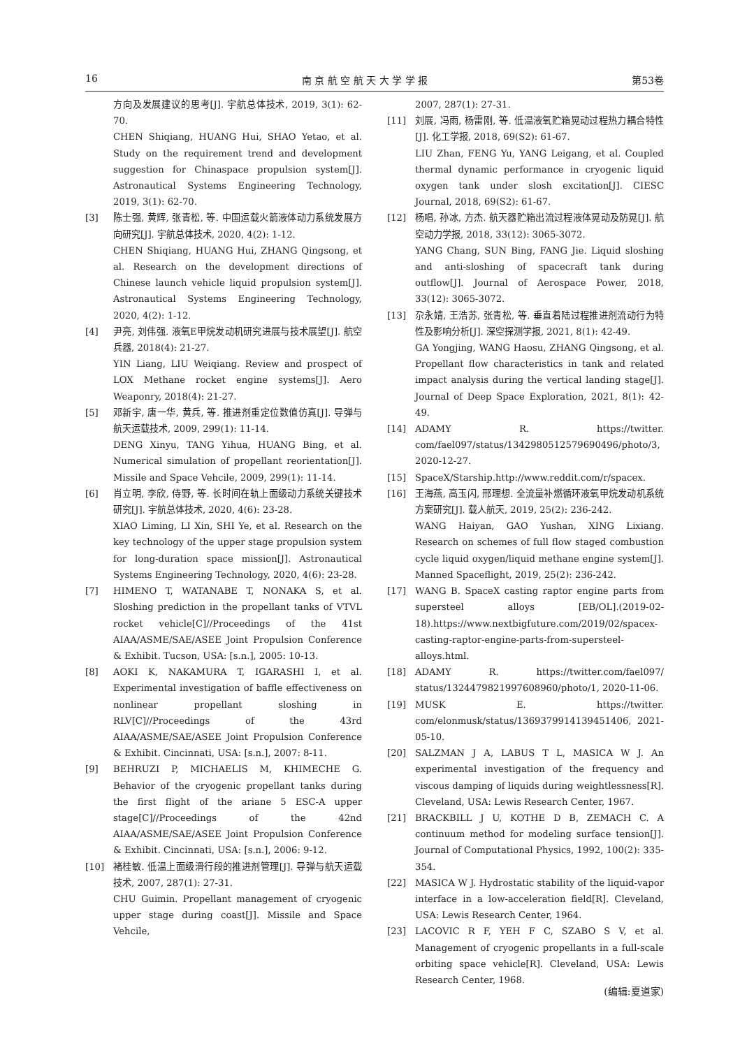16 南 京 航 空 航 天 大 学 学 报 第53卷
方向及发展建议的思考[J]. 宇航总体技术, 2019, 3(1): 62-70.
CHEN Shiqiang, HUANG Hui, SHAO Yetao, et al. Study on the requirement trend and development suggestion for Chinaspace propulsion system[J]. Astronautical Systems Engineering Technology, 2019, 3(1): 62-70.
[3] 陈士强, 黄辉, 张青松, 等. 中国运载火箭液体动力系统发展方向研究[J]. 宇航总体技术, 2020, 4(2): 1-12.
CHEN Shiqiang, HUANG Hui, ZHANG Qingsong, et al. Research on the development directions of Chinese launch vehicle liquid propulsion system[J]. Astronautical Systems Engineering Technology, 2020, 4(2): 1-12.
[4] 尹亮, 刘伟强. 液氧E甲烷发动机研究进展与技术展望[J]. 航空兵器, 2018(4): 21-27.
YIN Liang, LIU Weiqiang. Review and prospect of LOX Methane rocket engine systems[J]. Aero Weaponry, 2018(4): 21-27.
[5] 邓新宇, 唐一华, 黄兵, 等. 推进剂重定位数值仿真[J]. 导弹与航天运载技术, 2009, 299(1): 11-14.
DENG Xinyu, TANG Yihua, HUANG Bing, et al. Numerical simulation of propellant reorientation[J]. Missile and Space Vehcile, 2009, 299(1): 11-14.
[6] 肖立明, 李欣, 侍野, 等. 长时间在轨上面级动力系统关键技术研究[J]. 宇航总体技术, 2020, 4(6): 23-28.
XIAO Liming, LI Xin, SHI Ye, et al. Research on the key technology of the upper stage propulsion system for long-duration space mission[J]. Astronautical Systems Engineering Technology, 2020, 4(6): 23-28.
[7] HIMENO T, WATANABE T, NONAKA S, et al. Sloshing prediction in the propellant tanks of VTVL rocket vehicle[C]//Proceedings of the 41st AIAA/ASME/SAE/ASEE Joint Propulsion Conference & Exhibit. Tucson, USA: [s.n.], 2005: 10-13.
[8] AOKI K, NAKAMURA T, IGARASHI I, et al. Experimental investigation of baffle effectiveness on nonlinear propellant sloshing in RLV[C]//Proceedings of the 43rd AIAA/ASME/SAE/ASEE Joint Propulsion Conference & Exhibit. Cincinnati, USA: [s.n.], 2007: 8-11.
[9] BEHRUZI P, MICHAELIS M, KHIMECHE G. Behavior of the cryogenic propellant tanks during the first flight of the ariane 5 ESC-A upper stage[C]//Proceedings of the 42nd AIAA/ASME/SAE/ASEE Joint Propulsion Conference & Exhibit. Cincinnati, USA: [s.n.], 2006: 9-12.
[10] 褚桂敏. 低温上面级滑行段的推进剂管理[J]. 导弹与航天运载技术, 2007, 287(1): 27-31.
CHU Guimin. Propellant management of cryogenic upper stage during coast[J]. Missile and Space Vehcile,
2007, 287(1): 27-31.
[11] 刘展, 冯雨, 杨雷刚, 等. 低温液氧贮箱晃动过程热力耦合特性[J]. 化工学报, 2018, 69(S2): 61-67.
LIU Zhan, FENG Yu, YANG Leigang, et al. Coupled thermal dynamic performance in cryogenic liquid oxygen tank under slosh excitation[J]. CIESC Journal, 2018, 69(S2): 61-67.
[12] 杨唱, 孙冰, 方杰. 航天器贮箱出流过程液体晃动及防晃[J]. 航空动力学报, 2018, 33(12): 3065-3072.
YANG Chang, SUN Bing, FANG Jie. Liquid sloshing and anti-sloshing of spacecraft tank during outflow[J]. Journal of Aerospace Power, 2018, 33(12): 3065-3072.
[13] 尕永婧, 王浩苏, 张青松, 等. 垂直着陆过程推进剂流动行为特性及影响分析[J]. 深空探测学报, 2021, 8(1): 42-49.
GA Yongjing, WANG Haosu, ZHANG Qingsong, et al. Propellant flow characteristics in tank and related impact analysis during the vertical landing stage[J]. Journal of Deep Space Exploration, 2021, 8(1): 42-49.
[14] ADAMY R. https://twitter. com/fael097/status/1342980512579690496/photo/3, 2020-12-27.
[15] SpaceX/Starship.http://www.reddit.com/r/spacex.
[16] 王海燕, 高玉闪, 邢理想. 全流量补燃循环液氧甲烷发动机系统方案研究[J]. 载人航天, 2019, 25(2): 236-242.
WANG Haiyan, GAO Yushan, XING Lixiang. Research on schemes of full flow staged combustion cycle liquid oxygen/liquid methane engine system[J]. Manned Spaceflight, 2019, 25(2): 236-242.
[17] WANG B. SpaceX casting raptor engine parts from supersteel alloys [EB/OL].(2019-02-18).https://www.nextbigfuture.com/2019/02/spacex-casting-raptor-engine-parts-from-supersteel-alloys.html.
[18] ADAMY R. https://twitter.com/fael097/ status/1324479821997608960/photo/1, 2020-11-06.
[19] MUSK E. https://twitter. com/elonmusk/status/1369379914139451406, 2021-05-10.
[20] SALZMAN J A, LABUS T L, MASICA W J. An experimental investigation of the frequency and viscous damping of liquids during weightlessness[R]. Cleveland, USA: Lewis Research Center, 1967.
[21] BRACKBILL J U, KOTHE D B, ZEMACH C. A continuum method for modeling surface tension[J]. Journal of Computational Physics, 1992, 100(2): 335-354.
[22] MASICA W J. Hydrostatic stability of the liquid-vapor interface in a low-acceleration field[R]. Cleveland, USA: Lewis Research Center, 1964.
[23] LACOVIC R F, YEH F C, SZABO S V, et al. Management of cryogenic propellants in a full-scale orbiting space vehicle[R]. Cleveland, USA: Lewis Research Center, 1968.
(编辑:夏道家)